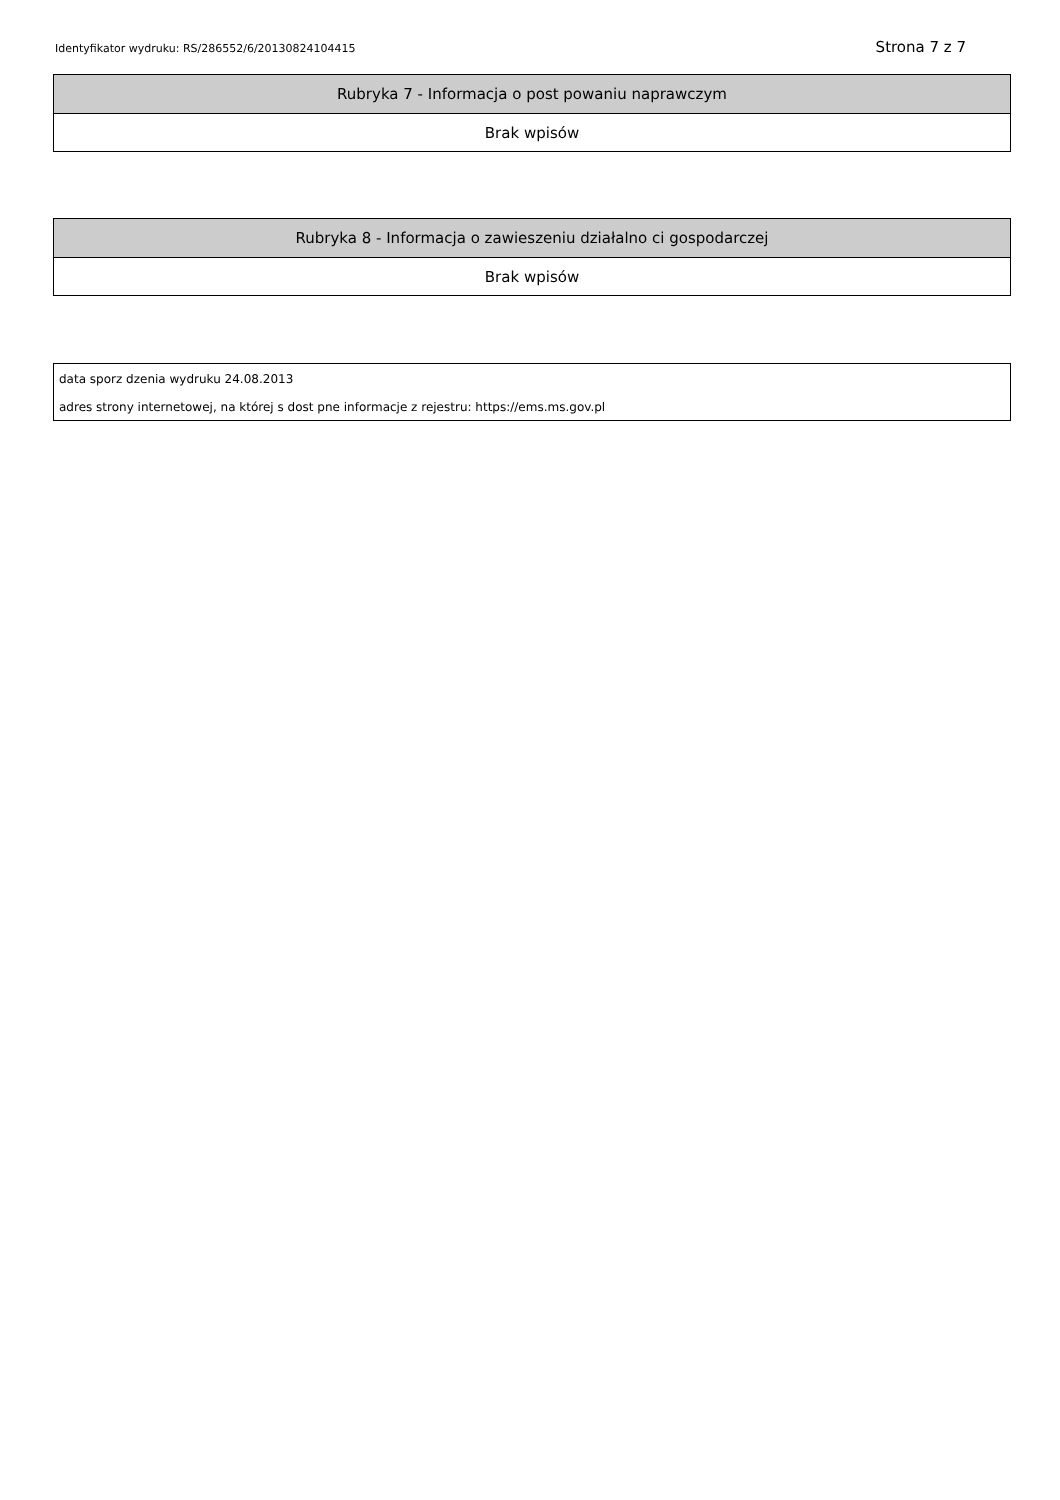Identyfikator wydruku: RS/286552/6/20130824104415 Strona 7 z 7
| Rubryka 7 - Informacja o post powaniu naprawczym |
| --- |
| Brak wpisów |
| Rubryka 8 - Informacja o zawieszeniu działalno ci gospodarczej |
| --- |
| Brak wpisów |
| data sporz dzenia wydruku 24.08.2013 |
| adres strony internetowej, na której s dost pne informacje z rejestru: https://ems.ms.gov.pl |